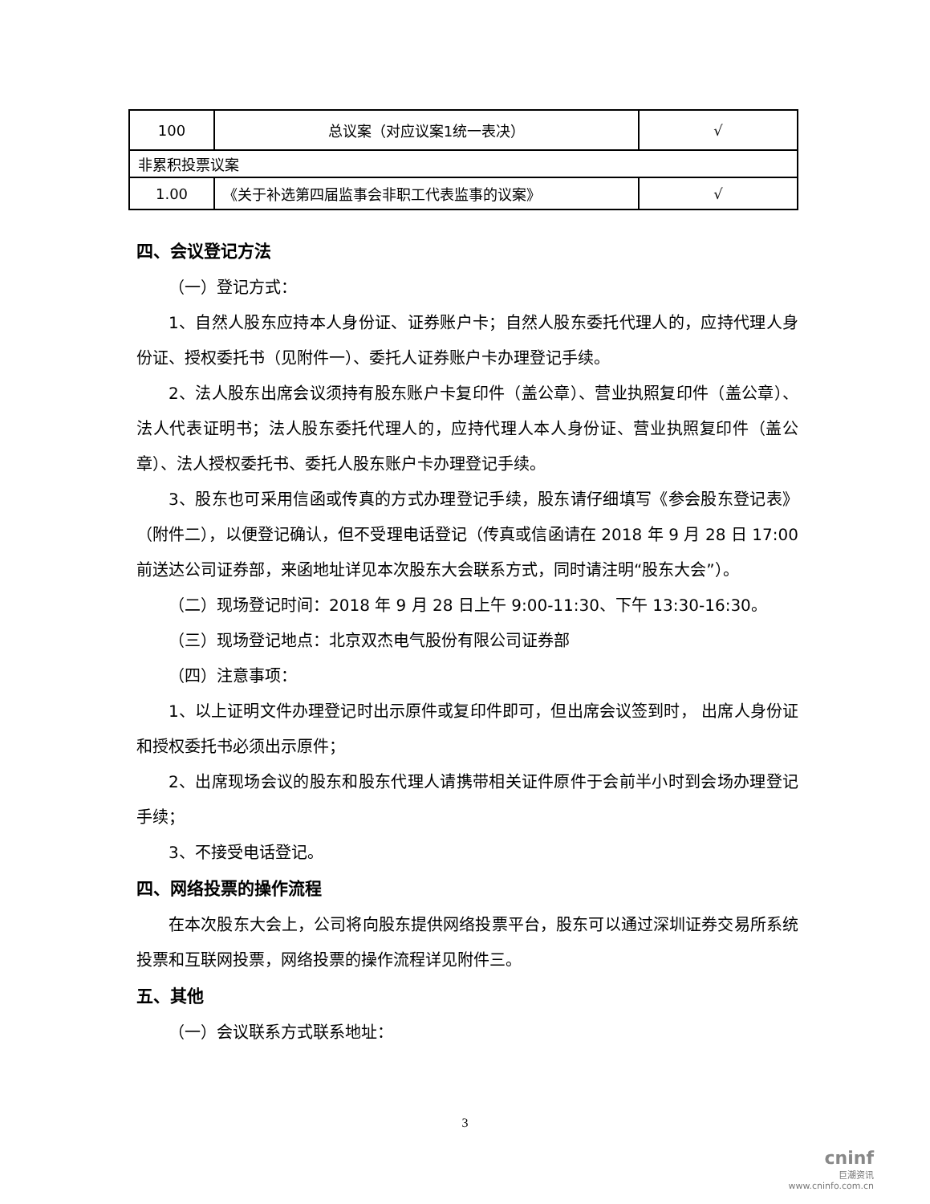| 100 | 总议案（对应议案1统一表决） | √ |
| 非累积投票议案 | | |
| 1.00 | 《关于补选第四届监事会非职工代表监事的议案》 | √ |
四、会议登记方法
（一）登记方式：
1、自然人股东应持本人身份证、证券账户卡；自然人股东委托代理人的，应持代理人身份证、授权委托书（见附件一）、委托人证券账户卡办理登记手续。
2、法人股东出席会议须持有股东账户卡复印件（盖公章）、营业执照复印件（盖公章）、法人代表证明书；法人股东委托代理人的，应持代理人本人身份证、营业执照复印件（盖公章）、法人授权委托书、委托人股东账户卡办理登记手续。
3、股东也可采用信函或传真的方式办理登记手续，股东请仔细填写《参会股东登记表》（附件二），以便登记确认，但不受理电话登记（传真或信函请在 2018 年 9 月 28 日 17:00 前送达公司证券部，来函地址详见本次股东大会联系方式，同时请注明“股东大会”）。
（二）现场登记时间：2018 年 9 月 28 日上午 9:00-11:30、下午 13:30-16:30。
（三）现场登记地点：北京双杰电气股份有限公司证券部
（四）注意事项：
1、以上证明文件办理登记时出示原件或复印件即可，但出席会议签到时， 出席人身份证和授权委托书必须出示原件；
2、出席现场会议的股东和股东代理人请携带相关证件原件于会前半小时到会场办理登记手续；
3、不接受电话登记。
四、网络投票的操作流程
在本次股东大会上，公司将向股东提供网络投票平台，股东可以通过深圳证券交易所系统投票和互联网投票，网络投票的操作流程详见附件三。
五、其他
（一）会议联系方式联系地址：
3
cninf
巨潮资讯
www.cninfo.com.cn